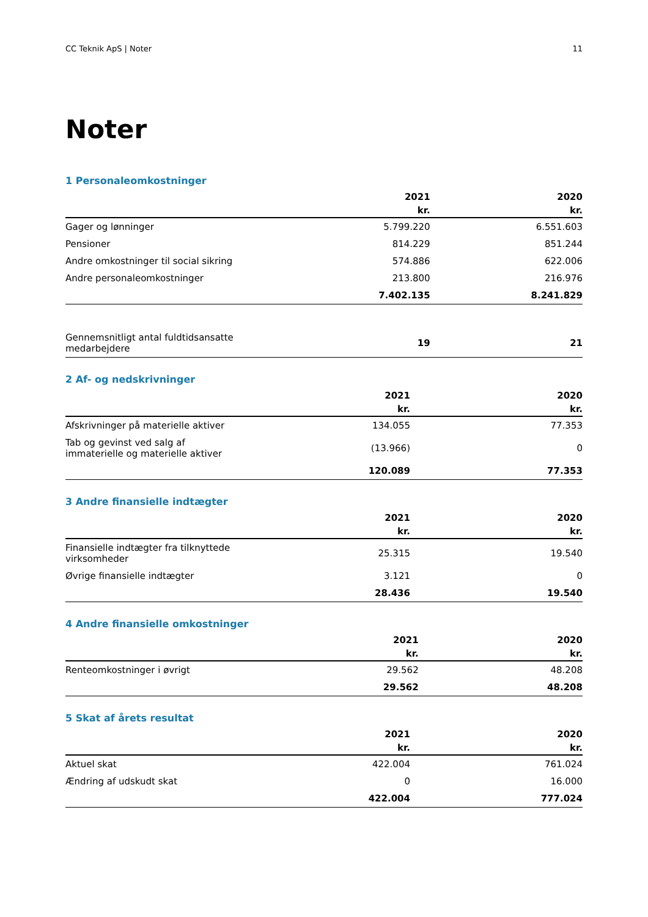CC Teknik ApS | Noter 11
Noter
1 Personaleomkostninger
| | 2021 | 2020 |
| | kr. | kr. |
| Gager og lønninger | 5.799.220 | 6.551.603 |
| Pensioner | 814.229 | 851.244 |
| Andre omkostninger til social sikring | 574.886 | 622.006 |
| Andre personaleomkostninger | 213.800 | 216.976 |
| | 7.402.135 | 8.241.829 |
| Gennemsnitligt antal fuldtidsansatte medarbejdere | 19 | 21 |
2 Af- og nedskrivninger
| | 2021 | 2020 |
| | kr. | kr. |
| Afskrivninger på materielle aktiver | 134.055 | 77.353 |
| Tab og gevinst ved salg af immaterielle og materielle aktiver | (13.966) | 0 |
| | 120.089 | 77.353 |
3 Andre finansielle indtægter
| | 2021 | 2020 |
| | kr. | kr. |
| Finansielle indtægter fra tilknyttede virksomheder | 25.315 | 19.540 |
| Øvrige finansielle indtægter | 3.121 | 0 |
| | 28.436 | 19.540 |
4 Andre finansielle omkostninger
| | 2021 | 2020 |
| | kr. | kr. |
| Renteomkostninger i øvrigt | 29.562 | 48.208 |
| | 29.562 | 48.208 |
5 Skat af årets resultat
| | 2021 | 2020 |
| | kr. | kr. |
| Aktuel skat | 422.004 | 761.024 |
| Ændring af udskudt skat | 0 | 16.000 |
| | 422.004 | 777.024 |